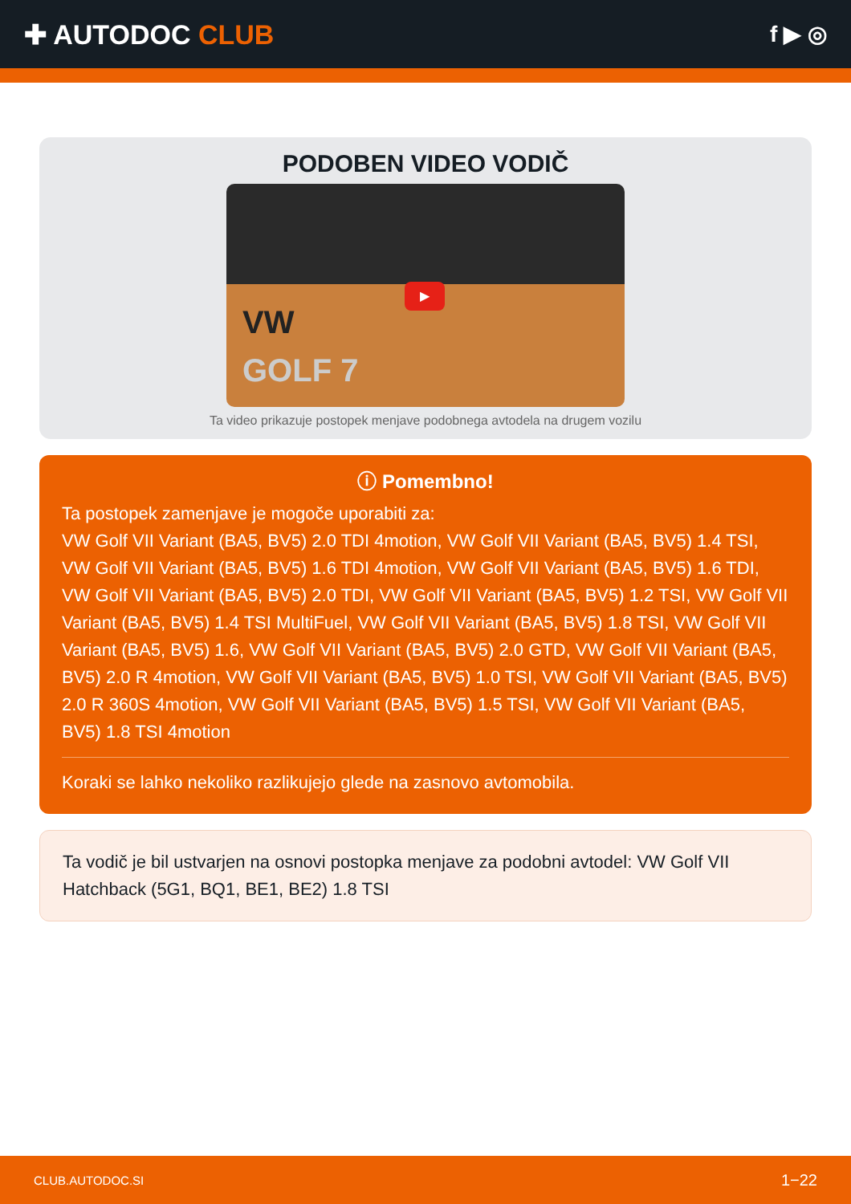✚ AUTODOC CLUB
f ▶ ◎
PODOBEN VIDEO VODIČ
VW
GOLF 7
▶
Ta video prikazuje postopek menjave podobnega avtodela na drugem vozilu
ⓘ Pomembno!
Ta postopek zamenjave je mogoče uporabiti za:
VW Golf VII Variant (BA5, BV5) 2.0 TDI 4motion, VW Golf VII Variant (BA5, BV5) 1.4 TSI, VW Golf VII Variant (BA5, BV5) 1.6 TDI 4motion, VW Golf VII Variant (BA5, BV5) 1.6 TDI, VW Golf VII Variant (BA5, BV5) 2.0 TDI, VW Golf VII Variant (BA5, BV5) 1.2 TSI, VW Golf VII Variant (BA5, BV5) 1.4 TSI MultiFuel, VW Golf VII Variant (BA5, BV5) 1.8 TSI, VW Golf VII Variant (BA5, BV5) 1.6, VW Golf VII Variant (BA5, BV5) 2.0 GTD, VW Golf VII Variant (BA5, BV5) 2.0 R 4motion, VW Golf VII Variant (BA5, BV5) 1.0 TSI, VW Golf VII Variant (BA5, BV5) 2.0 R 360S 4motion, VW Golf VII Variant (BA5, BV5) 1.5 TSI, VW Golf VII Variant (BA5, BV5) 1.8 TSI 4motion
Koraki se lahko nekoliko razlikujejo glede na zasnovo avtomobila.
Ta vodič je bil ustvarjen na osnovi postopka menjave za podobni avtodel: VW Golf VII Hatchback (5G1, BQ1, BE1, BE2) 1.8 TSI
CLUB.AUTODOC.SI 1−22